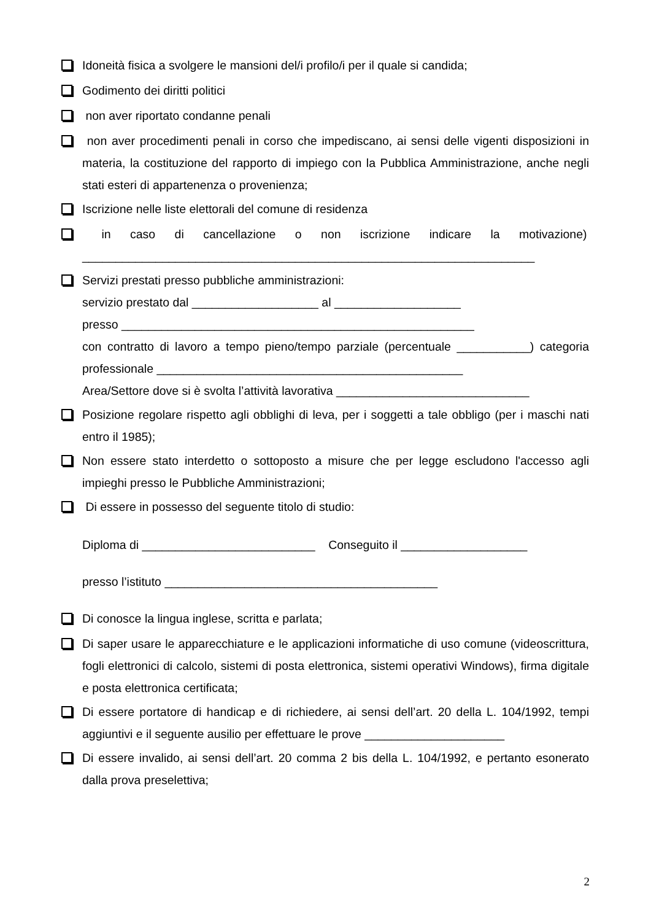Idoneità fisica a svolgere le mansioni del/i profilo/i per il quale si candida;
Godimento dei diritti politici
non aver riportato condanne penali
non aver procedimenti penali in corso che impediscano, ai sensi delle vigenti disposizioni in materia, la costituzione del rapporto di impiego con la Pubblica Amministrazione, anche negli stati esteri di appartenenza o provenienza;
Iscrizione nelle liste elettorali del comune di residenza
in caso di cancellazione o non iscrizione indicare la motivazione)
____________________________________________________________________
Servizi prestati presso pubbliche amministrazioni:
servizio prestato dal ___________________ al ___________________
presso _____________________________________________________
con contratto di lavoro a tempo pieno/tempo parziale (percentuale ___________) categoria professionale ______________________________________________
Area/Settore dove si è svolta l’attività lavorativa _____________________________
Posizione regolare rispetto agli obblighi di leva, per i soggetti a tale obbligo (per i maschi nati entro il 1985);
Non essere stato interdetto o sottoposto a misure che per legge escludono l'accesso agli impieghi presso le Pubbliche Amministrazioni;
Di essere in possesso del seguente titolo di studio:
Diploma di __________________________ Conseguito il ___________________
presso l’istituto _________________________________________
Di conosce la lingua inglese, scritta e parlata;
Di saper usare le apparecchiature e le applicazioni informatiche di uso comune (videoscrittura, fogli elettronici di calcolo, sistemi di posta elettronica, sistemi operativi Windows), firma digitale e posta elettronica certificata;
Di essere portatore di handicap e di richiedere, ai sensi dell’art. 20 della L. 104/1992, tempi aggiuntivi e il seguente ausilio per effettuare le prove _____________________
Di essere invalido, ai sensi dell’art. 20 comma 2 bis della L. 104/1992, e pertanto esonerato dalla prova preselettiva;
2